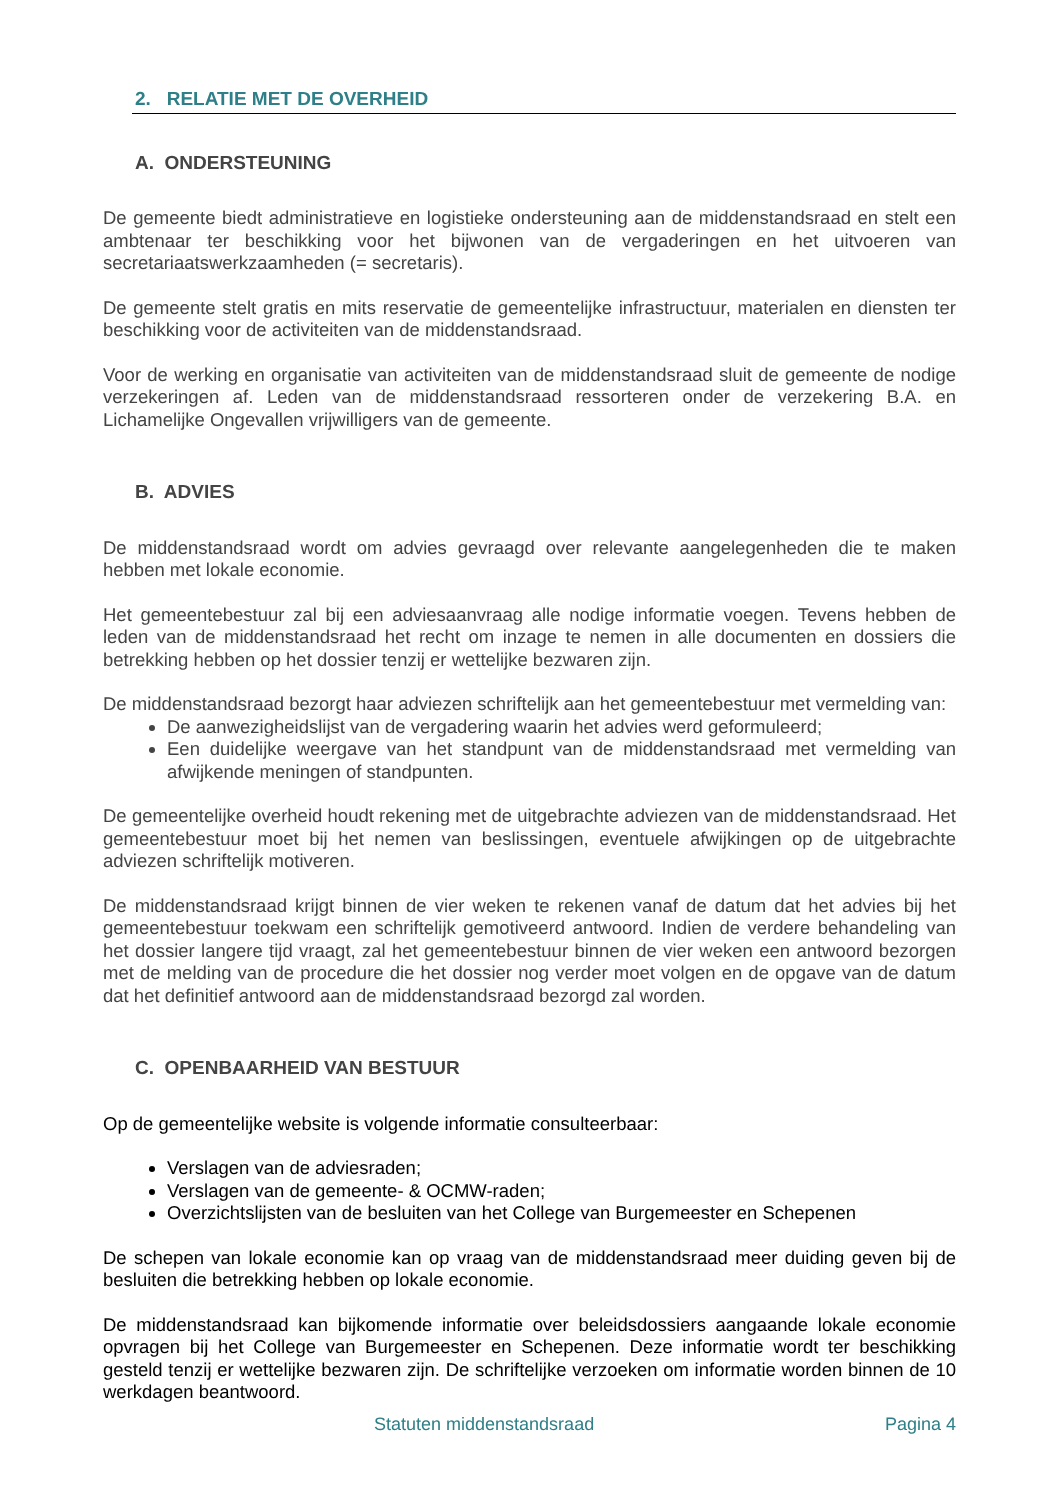2. RELATIE MET DE OVERHEID
A. ONDERSTEUNING
De gemeente biedt administratieve en logistieke ondersteuning aan de middenstandsraad en stelt een ambtenaar ter beschikking voor het bijwonen van de vergaderingen en het uitvoeren van secretariaatswerkzaamheden (= secretaris).
De gemeente stelt gratis en mits reservatie de gemeentelijke infrastructuur, materialen en diensten ter beschikking voor de activiteiten van de middenstandsraad.
Voor de werking en organisatie van activiteiten van de middenstandsraad sluit de gemeente de nodige verzekeringen af. Leden van de middenstandsraad ressorteren onder de verzekering B.A. en Lichamelijke Ongevallen vrijwilligers van de gemeente.
B. ADVIES
De middenstandsraad wordt om advies gevraagd over relevante aangelegenheden die te maken hebben met lokale economie.
Het gemeentebestuur zal bij een adviesaanvraag alle nodige informatie voegen. Tevens hebben de leden van de middenstandsraad het recht om inzage te nemen in alle documenten en dossiers die betrekking hebben op het dossier tenzij er wettelijke bezwaren zijn.
De middenstandsraad bezorgt haar adviezen schriftelijk aan het gemeentebestuur met vermelding van:
De aanwezigheidslijst van de vergadering waarin het advies werd geformuleerd;
Een duidelijke weergave van het standpunt van de middenstandsraad met vermelding van afwijkende meningen of standpunten.
De gemeentelijke overheid houdt rekening met de uitgebrachte adviezen van de middenstandsraad. Het gemeentebestuur moet bij het nemen van beslissingen, eventuele afwijkingen op de uitgebrachte adviezen schriftelijk motiveren.
De middenstandsraad krijgt binnen de vier weken te rekenen vanaf de datum dat het advies bij het gemeentebestuur toekwam een schriftelijk gemotiveerd antwoord. Indien de verdere behandeling van het dossier langere tijd vraagt, zal het gemeentebestuur binnen de vier weken een antwoord bezorgen met de melding van de procedure die het dossier nog verder moet volgen en de opgave van de datum dat het definitief antwoord aan de middenstandsraad bezorgd zal worden.
C. OPENBAARHEID VAN BESTUUR
Op de gemeentelijke website is volgende informatie consulteerbaar:
Verslagen van de adviesraden;
Verslagen van de gemeente- & OCMW-raden;
Overzichtslijsten van de besluiten van het College van Burgemeester en Schepenen
De schepen van lokale economie kan op vraag van de middenstandsraad meer duiding geven bij de besluiten die betrekking hebben op lokale economie.
De middenstandsraad kan bijkomende informatie over beleidsdossiers aangaande lokale economie opvragen bij het College van Burgemeester en Schepenen. Deze informatie wordt ter beschikking gesteld tenzij er wettelijke bezwaren zijn. De schriftelijke verzoeken om informatie worden binnen de 10 werkdagen beantwoord.
Statuten middenstandsraad Pagina 4